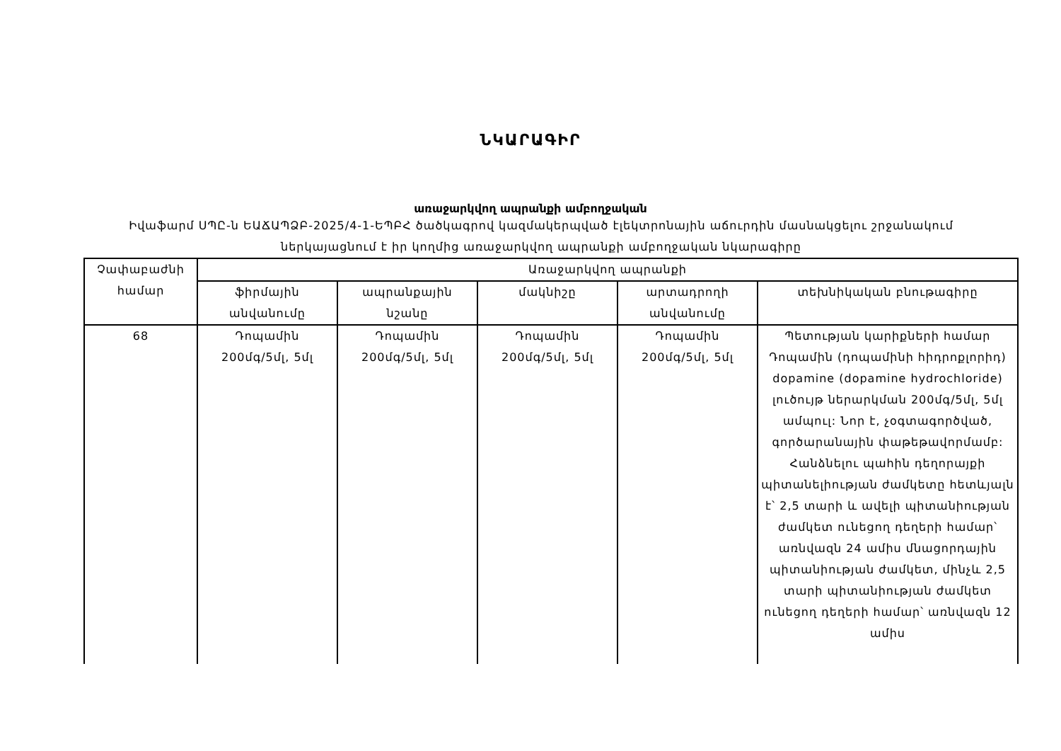ՆԿԱՐԱԳԻՐ
առաջարկվող ապրանքի ամբողջական
Իվաֆարմ ՍՊԸ-ն ԵԱՃԱՊՁԲ-2025/4-1-ԵՊԲՀ ծածկագրով կազմակերպված էլեկտրոնային աճուրդին մասնակցելու շրջանակում ներկայացնում է իր կողմից առաջարկվող ապրանքի ամբողջական նկարագիրը
| Չափաբաժնի համար | Առաջարկվող ապրանքի | | | | |
| --- | --- | --- | --- | --- | --- |
| | ֆիրմային անվանումը | ապրանքային նշանը | մակնիշը | արտադրողի անվանումը | տեխնիկական բնութագիրը |
| 68 | Դոպամին 200մգ/5մլ, 5մլ | Դոպամին 200մգ/5մլ, 5մլ | Դոպամին 200մգ/5մլ, 5մլ | Դոպամին 200մգ/5մլ, 5մլ | Պետության կարիքների համար Դոպամին (դոպամինի հիդրոքլորիդ) dopamine (dopamine hydrochloride) լուծույթ ներարկման 200մգ/5մլ, 5մլ ամպուլ: Նոր է, չօգտագործված, գործարանային փաթեթավորմամբ: Հանձնելու պահին դեղորայքի պիտանելիության ժամկետը հետևյալն է՝ 2,5 տարի և ավելի պիտանիության ժամկետ ունեցող դեղերի համար՝ առնվազն 24 ամիս մնացորդային պիտանիության ժամկետ, մինչև 2,5 տարի պիտանիության ժամկետ ունեցող դեղերի համար՝ առնվազն 12 ամիս |